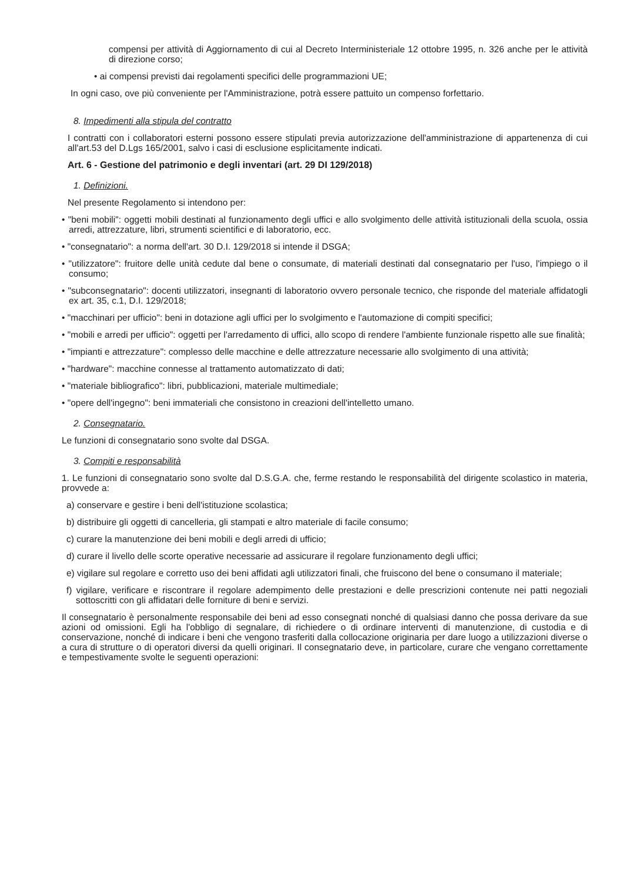compensi per attività di Aggiornamento di cui al Decreto Interministeriale 12 ottobre 1995, n. 326 anche per le attività di direzione corso;
• ai compensi previsti dai regolamenti specifici delle programmazioni UE;
In ogni caso, ove più conveniente per l'Amministrazione, potrà essere pattuito un compenso forfettario.
8. Impedimenti alla stipula del contratto
I contratti con i collaboratori esterni possono essere stipulati previa autorizzazione dell'amministrazione di appartenenza di cui all'art.53 del D.Lgs 165/2001, salvo i casi di esclusione esplicitamente indicati.
Art. 6 - Gestione del patrimonio e degli inventari (art. 29 DI 129/2018)
1. Definizioni.
Nel presente Regolamento si intendono per:
• "beni mobili": oggetti mobili destinati al funzionamento degli uffici e allo svolgimento delle attività istituzionali della scuola, ossia arredi, attrezzature, libri, strumenti scientifici e di laboratorio, ecc.
• "consegnatario": a norma dell'art. 30 D.I. 129/2018 si intende il DSGA;
• "utilizzatore": fruitore delle unità cedute dal bene o consumate, di materiali destinati dal consegnatario per l'uso, l'impiego o il consumo;
• "subconsegnatario": docenti utilizzatori, insegnanti di laboratorio ovvero personale tecnico, che risponde del materiale affidatogli ex art. 35, c.1, D.I. 129/2018;
• "macchinari per ufficio": beni in dotazione agli uffici per lo svolgimento e l'automazione di compiti specifici;
• "mobili e arredi per ufficio": oggetti per l'arredamento di uffici, allo scopo di rendere l'ambiente funzionale rispetto alle sue finalità;
• "impianti e attrezzature": complesso delle macchine e delle attrezzature necessarie allo svolgimento di una attività;
• "hardware": macchine connesse al trattamento automatizzato di dati;
• "materiale bibliografico": libri, pubblicazioni, materiale multimediale;
• "opere dell'ingegno": beni immateriali che consistono in creazioni dell'intelletto umano.
2. Consegnatario.
Le funzioni di consegnatario sono svolte dal DSGA.
3. Compiti e responsabilità
1. Le funzioni di consegnatario sono svolte dal D.S.G.A. che, ferme restando le responsabilità del dirigente scolastico in materia, provvede a:
a) conservare e gestire i beni dell'istituzione scolastica;
b) distribuire gli oggetti di cancelleria, gli stampati e altro materiale di facile consumo;
c) curare la manutenzione dei beni mobili e degli arredi di ufficio;
d) curare il livello delle scorte operative necessarie ad assicurare il regolare funzionamento degli uffici;
e) vigilare sul regolare e corretto uso dei beni affidati agli utilizzatori finali, che fruiscono del bene o consumano il materiale;
f) vigilare, verificare e riscontrare il regolare adempimento delle prestazioni e delle prescrizioni contenute nei patti negoziali sottoscritti con gli affidatari delle forniture di beni e servizi.
Il consegnatario è personalmente responsabile dei beni ad esso consegnati nonché di qualsiasi danno che possa derivare da sue azioni od omissioni. Egli ha l'obbligo di segnalare, di richiedere o di ordinare interventi di manutenzione, di custodia e di conservazione, nonché di indicare i beni che vengono trasferiti dalla collocazione originaria per dare luogo a utilizzazioni diverse o a cura di strutture o di operatori diversi da quelli originari. Il consegnatario deve, in particolare, curare che vengano correttamente e tempestivamente svolte le seguenti operazioni: